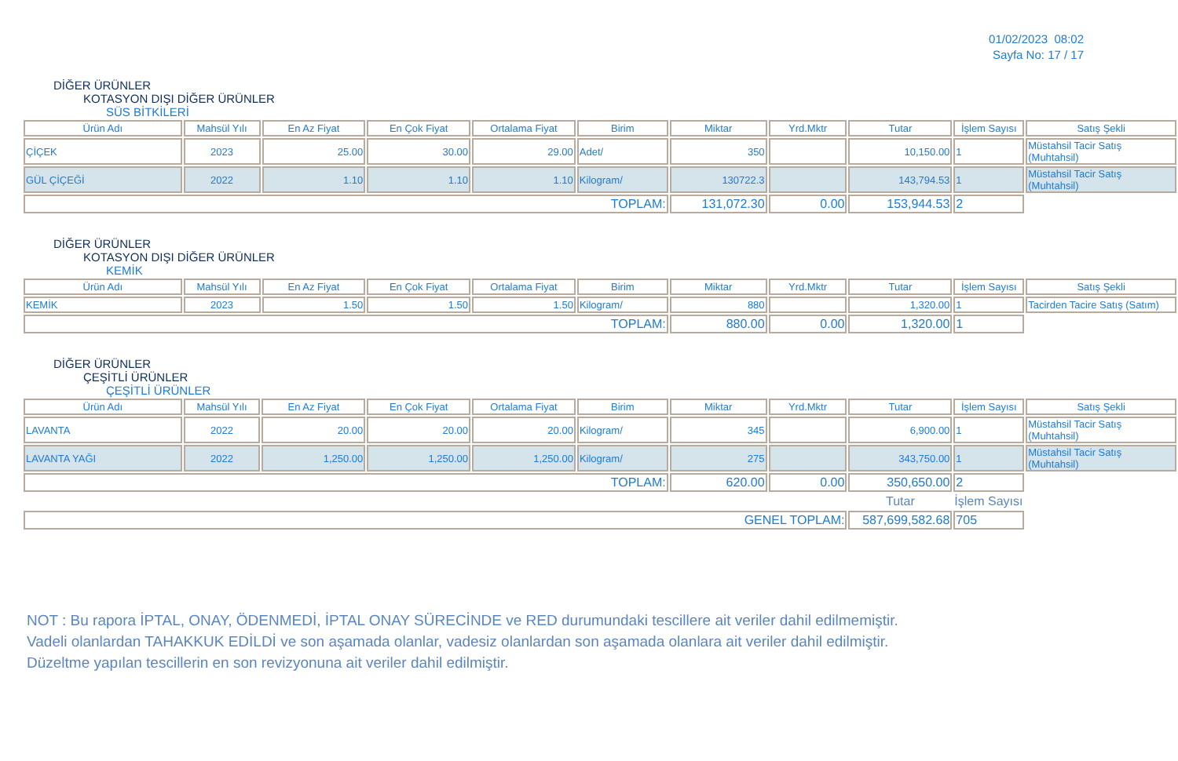01/02/2023 08:02
Sayfa No: 17 / 17
DİĞER ÜRÜNLER
KOTASYON DIŞI DİĞER ÜRÜNLER
SÜS BİTKİLERİ
| Ürün Adı | Mahsül Yılı | En Az Fiyat | En Çok Fiyat | Ortalama Fiyat | Birim | Miktar | Yrd.Mktr | Tutar | İşlem Sayısı | Satış Şekli |
| --- | --- | --- | --- | --- | --- | --- | --- | --- | --- | --- |
| ÇİÇEK | 2023 | 25.00 | 30.00 | 29.00 | Adet/ | 350 | | 10,150.00 | 1 | Müstahsil Tacir Satış (Muhtahsil) |
| GÜL ÇİÇEĞİ | 2022 | 1.10 | 1.10 | 1.10 | Kilogram/ | 130722.3 | | 143,794.53 | 1 | Müstahsil Tacir Satış (Muhtahsil) |
| TOPLAM: | | | | | | 131,072.30 | 0.00 | 153,944.53 | 2 | |
DİĞER ÜRÜNLER
KOTASYON DIŞI DİĞER ÜRÜNLER
KEMİK
| Ürün Adı | Mahsül Yılı | En Az Fiyat | En Çok Fiyat | Ortalama Fiyat | Birim | Miktar | Yrd.Mktr | Tutar | İşlem Sayısı | Satış Şekli |
| --- | --- | --- | --- | --- | --- | --- | --- | --- | --- | --- |
| KEMİK | 2023 | 1.50 | 1.50 | 1.50 | Kilogram/ | 880 | | 1,320.00 | 1 | Tacirden Tacire Satış (Satım) |
| TOPLAM: | | | | | | 880.00 | 0.00 | 1,320.00 | 1 | |
DİĞER ÜRÜNLER
ÇEŞİTLİ ÜRÜNLER
ÇEŞİTLİ ÜRÜNLER
| Ürün Adı | Mahsül Yılı | En Az Fiyat | En Çok Fiyat | Ortalama Fiyat | Birim | Miktar | Yrd.Mktr | Tutar | İşlem Sayısı | Satış Şekli |
| --- | --- | --- | --- | --- | --- | --- | --- | --- | --- | --- |
| LAVANTA | 2022 | 20.00 | 20.00 | 20.00 | Kilogram/ | 345 | | 6,900.00 | 1 | Müstahsil Tacir Satış (Muhtahsil) |
| LAVANTA YAĞI | 2022 | 1,250.00 | 1,250.00 | 1,250.00 | Kilogram/ | 275 | | 343,750.00 | 1 | Müstahsil Tacir Satış (Muhtahsil) |
| TOPLAM: | | | | | | 620.00 | 0.00 | 350,650.00 | 2 | |
| | | | | | | | | Tutar | İşlem Sayısı | |
| GENEL TOPLAM: | | | | | | | | 587,699,582.68 | 705 | |
NOT : Bu rapora İPTAL, ONAY, ÖDENMEDİ, İPTAL ONAY SÜRECİNDE ve RED durumundaki tescillere ait veriler dahil edilmemiştir.
Vadeli olanlardan TAHAKKUK EDİLDİ ve son aşamada olanlar, vadesiz olanlardan son aşamada olanlara ait veriler dahil edilmiştir.
Düzeltme yapılan tescillerin en son revizyonuna ait veriler dahil edilmiştir.